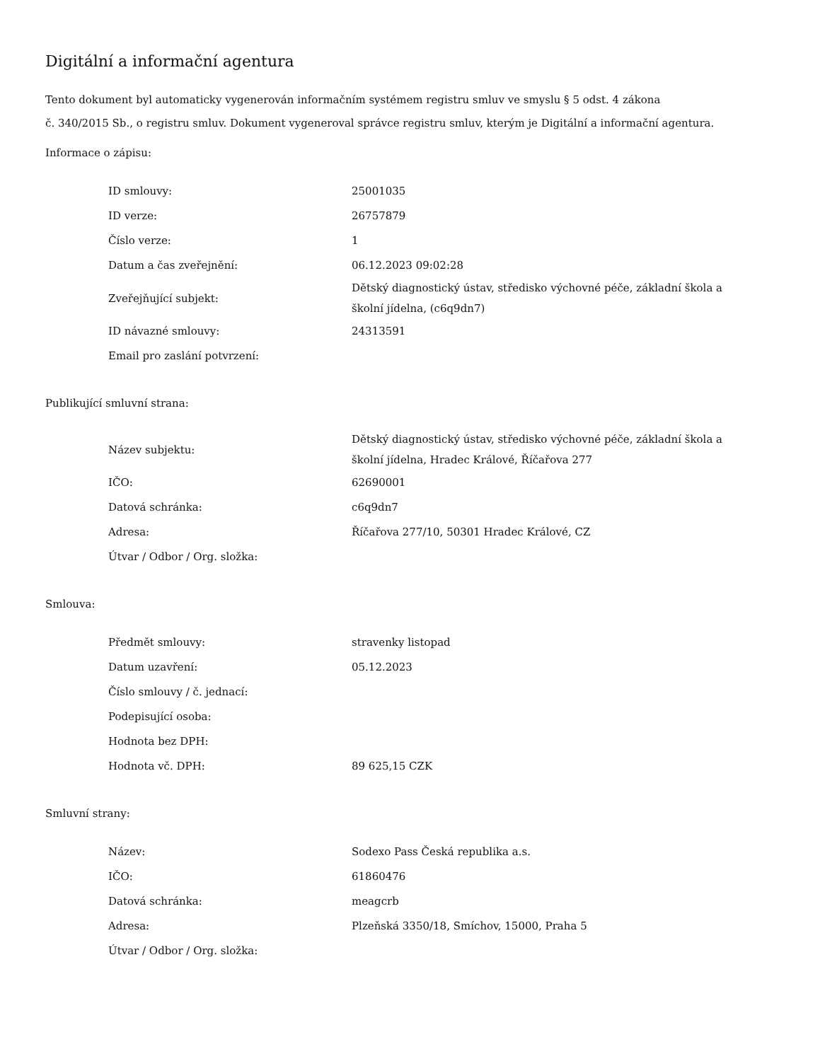Digitální a informační agentura
Tento dokument byl automaticky vygenerován informačním systémem registru smluv ve smyslu § 5 odst. 4 zákona
č. 340/2015 Sb., o registru smluv. Dokument vygeneroval správce registru smluv, kterým je Digitální a informační agentura.
Informace o zápisu:
| ID smlouvy: | 25001035 |
| ID verze: | 26757879 |
| Číslo verze: | 1 |
| Datum a čas zveřejnění: | 06.12.2023 09:02:28 |
| Zveřejňující subjekt: | Dětský diagnostický ústav, středisko výchovné péče, základní škola a školní jídelna, (c6q9dn7) |
| ID návazné smlouvy: | 24313591 |
| Email pro zaslání potvrzení: | |
Publikující smluvní strana:
| Název subjektu: | Dětský diagnostický ústav, středisko výchovné péče, základní škola a školní jídelna, Hradec Králové, Říčařova 277 |
| IČO: | 62690001 |
| Datová schránka: | c6q9dn7 |
| Adresa: | Říčařova 277/10, 50301 Hradec Králové, CZ |
| Útvar / Odbor / Org. složka: | |
Smlouva:
| Předmět smlouvy: | stravenky listopad |
| Datum uzavření: | 05.12.2023 |
| Číslo smlouvy / č. jednací: | |
| Podepisující osoba: | |
| Hodnota bez DPH: | |
| Hodnota vč. DPH: | 89 625,15 CZK |
Smluvní strany:
| Název: | Sodexo Pass Česká republika a.s. |
| IČO: | 61860476 |
| Datová schránka: | meagcrb |
| Adresa: | Plzeňská 3350/18, Smíchov, 15000, Praha 5 |
| Útvar / Odbor / Org. složka: | |